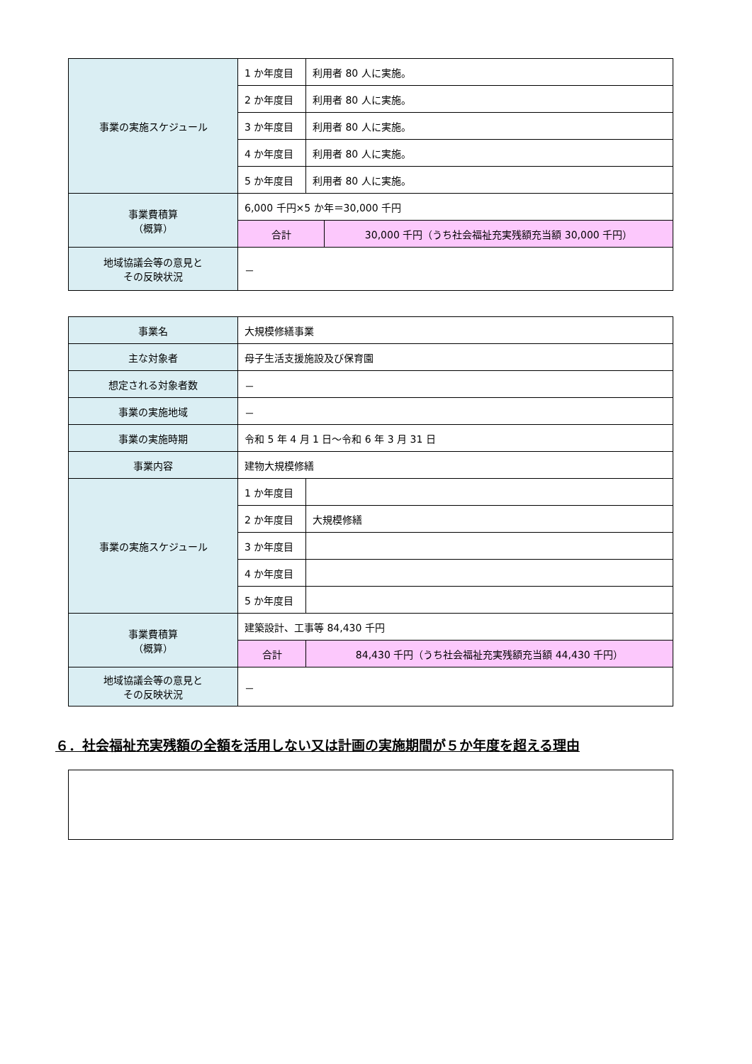| 事業の実施スケジュール | 1 か年度目 | 利用者 80 人に実施。 | |
| | 2 か年度目 | 利用者 80 人に実施。 | |
| | 3 か年度目 | 利用者 80 人に実施。 | |
| | 4 か年度目 | 利用者 80 人に実施。 | |
| | 5 か年度目 | 利用者 80 人に実施。 | |
| 事業費積算 （概算） | 6,000 千円×5 か年＝30,000 千円 | | |
| | 合計 | | 30,000 千円（うち社会福祉充実残額充当額 30,000 千円） |
| 地域協議会等の意見と その反映状況 | － | | |
| 事業名 | 大規模修繕事業 | | |
| 主な対象者 | 母子生活支援施設及び保育園 | | |
| 想定される対象者数 | － | | |
| 事業の実施地域 | － | | |
| 事業の実施時期 | 令和 5 年 4 月 1 日～令和 6 年 3 月 31 日 | | |
| 事業内容 | 建物大規模修繕 | | |
| 事業の実施スケジュール | 1 か年度目 | | |
| | 2 か年度目 | 大規模修繕 | |
| | 3 か年度目 | | |
| | 4 か年度目 | | |
| | 5 か年度目 | | |
| 事業費積算 （概算） | 建築設計、工事等 84,430 千円 | | |
| | 合計 | | 84,430 千円（うち社会福祉充実残額充当額 44,430 千円） |
| 地域協議会等の意見と その反映状況 | － | | |
６．社会福祉充実残額の全額を活用しない又は計画の実施期間が５か年度を超える理由